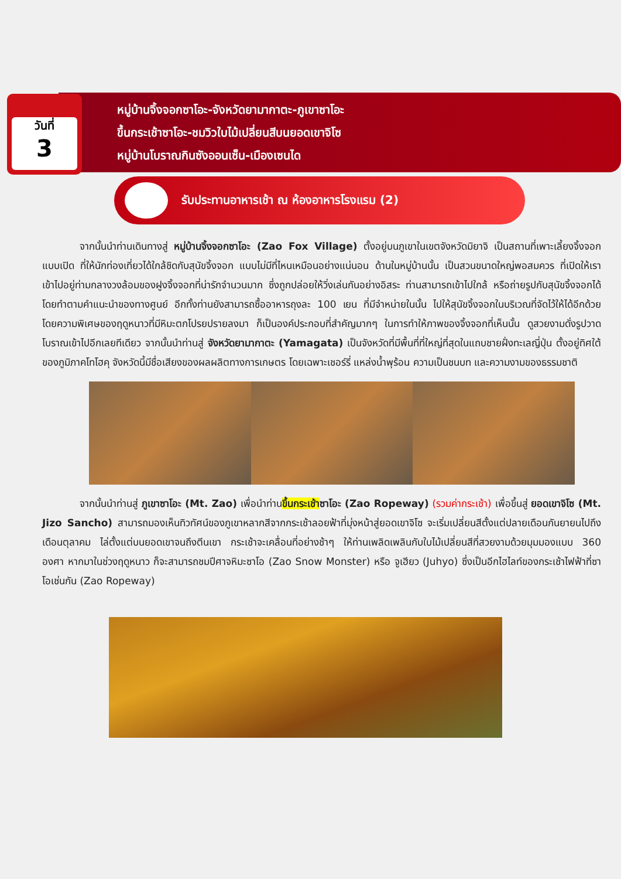วันที่
3
หมู่บ้านจิ้งจอกซาโอะ-จังหวัดยามากาตะ-ภูเขาซาโอะ
ขึ้นกระเช้าซาโอะ-ชมวิวใบไม้เปลี่ยนสีบนยอดเขาจิโซ
หมู่บ้านโบราณกินซังออนเซ็น-เมืองเซนได
รับประทานอาหารเช้า ณ ห้องอาหารโรงแรม (2)
จากนั้นนำท่านเดินทางสู่ หมู่บ้านจิ้งจอกซาโอะ (Zao Fox Village) ตั้งอยู่บนภูเขาในเขตจังหวัดมิยาจิ เป็นสถานที่เพาะเลี้ยงจิ้งจอกแบบเปิด ที่ให้นักท่องเที่ยวได้ใกล้ชิดกับสุนัขจิ้งจอก แบบไม่มีที่ไหนเหมือนอย่างแน่นอน ด้านในหมู่บ้านนั้น เป็นสวนขนาดใหญ่พอสมควร ที่เปิดให้เราเข้าไปอยู่ท่ามกลางวงล้อมของฝูงจิ้งจอกที่น่ารักจำนวนมาก ซึ่งถูกปล่อยให้วิ่งเล่นกันอย่างอิสระ ท่านสามารถเข้าไปใกล้ หรือถ่ายรูปกับสุนัขจิ้งจอกได้ โดยทำตามคำแนะนำของทางศูนย์ อีกทั้งท่านยังสามารถซื้ออาหารถุงละ 100 เยน ที่มีจำหน่ายในนั้น ไปให้สุนัขจิ้งจอกในบริเวณที่จัดไว้ให้ได้อีกด้วย โดยความพิเศษของฤดูหนาวที่มีหิมะตกโปรยปรายลงมา ก็เป็นองค์ประกอบที่สำคัญมากๆ ในการทำให้ภาพของจิ้งจอกที่เห็นนั้น ดูสวยงามดั่งรูปวาดโบราณเข้าไปอีกเลยทีเดียว จากนั้นนำท่านสู่ จังหวัดยามากาตะ (Yamagata) เป็นจังหวัดที่มีพื้นที่ที่ใหญ่ที่สุดในแถบชายฝั่งทะเลญี่ปุ่น ตั้งอยู่ทิศใต้ของภูมิภาคโทโฮคุ จังหวัดนี้มีชื่อเสียงของผลผลิตทางการเกษตร โดยเฉพาะเชอร์รี่ แหล่งน้ำพุร้อน ความเป็นชนบท และความงามของธรรมชาติ
จากนั้นนำท่านสู่ ภูเขาซาโอะ (Mt. Zao) เพื่อนำท่านขึ้นกระเช้า ซาโอะ (Zao Ropeway) (รวมค่ากระเช้า) เพื่อขึ้นสู่ ยอดเขาจิโซ (Mt. Jizo Sancho) สามารถมองเห็นทิวทัศน์ของภูเขาหลากสีจากกระเช้าลอยฟ้าที่มุ่งหน้าสู่ยอดเขาจิโซ จะเริ่มเปลี่ยนสีตั้งแต่ปลายเดือนกันยายนไปถึงเดือนตุลาคม ไล่ตั้งแต่บนยอดเขาจนถึงตีนเขา กระเช้าจะเคลื่อนที่อย่างช้าๆ ให้ท่านเพลิดเพลินกับใบไม้เปลี่ยนสีที่สวยงามด้วยมุมมองแบบ 360 องศา หากมาในช่วงฤดูหนาว ก็จะสามารถชมปีศาจหิมะซาโอ (Zao Snow Monster) หรือ จูเฮียว (Juhyo) ซึ่งเป็นอีกไฮไลท์ของกระเช้าไฟฟ้าที่ซาโอเช่นกัน (Zao Ropeway)